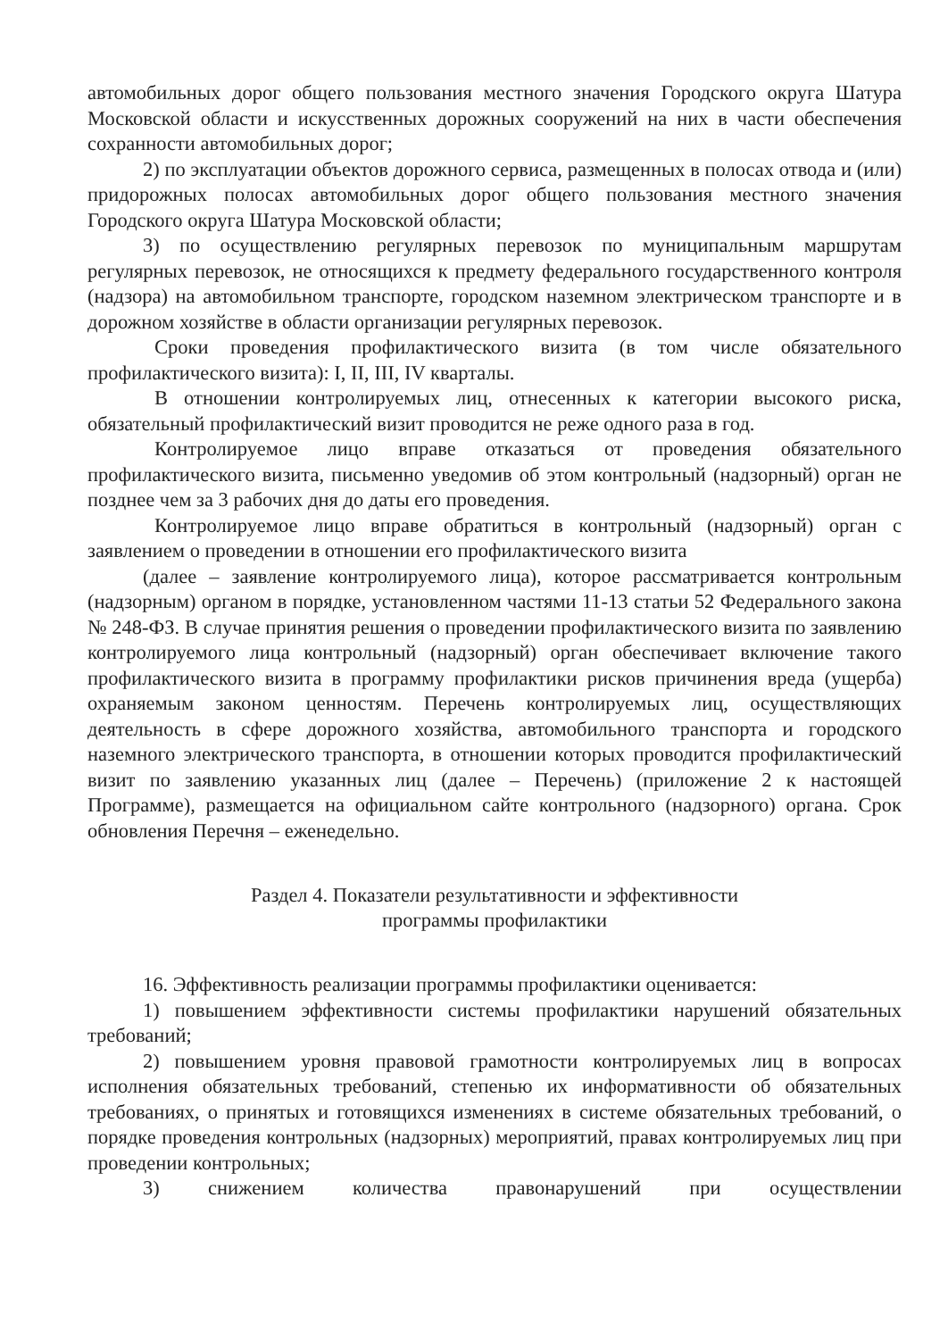автомобильных дорог общего пользования местного значения Городского округа Шатура Московской области и искусственных дорожных сооружений на них в части обеспечения сохранности автомобильных дорог;
2) по эксплуатации объектов дорожного сервиса, размещенных в полосах отвода и (или) придорожных полосах автомобильных дорог общего пользования местного значения Городского округа Шатура Московской области;
3) по осуществлению регулярных перевозок по муниципальным маршрутам регулярных перевозок, не относящихся к предмету федерального государственного контроля (надзора) на автомобильном транспорте, городском наземном электрическом транспорте и в дорожном хозяйстве в области организации регулярных перевозок.
Сроки проведения профилактического визита (в том числе обязательного профилактического визита): I, II, III, IV кварталы.
В отношении контролируемых лиц, отнесенных к категории высокого риска, обязательный профилактический визит проводится не реже одного раза в год.
Контролируемое лицо вправе отказаться от проведения обязательного профилактического визита, письменно уведомив об этом контрольный (надзорный) орган не позднее чем за 3 рабочих дня до даты его проведения.
Контролируемое лицо вправе обратиться в контрольный (надзорный) орган с заявлением о проведении в отношении его профилактического визита
(далее – заявление контролируемого лица), которое рассматривается контрольным (надзорным) органом в порядке, установленном частями 11-13 статьи 52 Федерального закона № 248-ФЗ. В случае принятия решения о проведении профилактического визита по заявлению контролируемого лица контрольный (надзорный) орган обеспечивает включение такого профилактического визита в программу профилактики рисков причинения вреда (ущерба) охраняемым законом ценностям. Перечень контролируемых лиц, осуществляющих деятельность в сфере дорожного хозяйства, автомобильного транспорта и городского наземного электрического транспорта, в отношении которых проводится профилактический визит по заявлению указанных лиц (далее – Перечень) (приложение 2 к настоящей Программе), размещается на официальном сайте контрольного (надзорного) органа. Срок обновления Перечня – еженедельно.
Раздел 4. Показатели результативности и эффективности
программы профилактики
16. Эффективность реализации программы профилактики оценивается:
1) повышением эффективности системы профилактики нарушений обязательных требований;
2) повышением уровня правовой грамотности контролируемых лиц в вопросах исполнения обязательных требований, степенью их информативности об обязательных требованиях, о принятых и готовящихся изменениях в системе обязательных требований, о порядке проведения контрольных (надзорных) мероприятий, правах контролируемых лиц при проведении контрольных;
3) снижением количества правонарушений при осуществлении